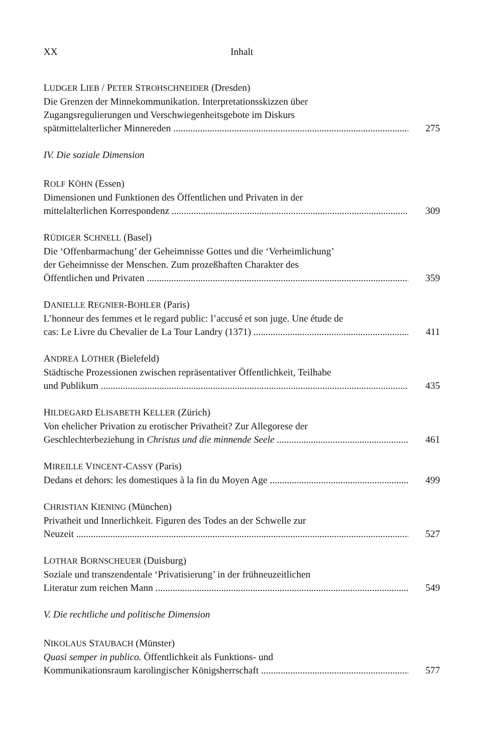XX Inhalt
LUDGER LIEB / PETER STROHSCHNEIDER (Dresden)
Die Grenzen der Minnekommunikation. Interpretationsskizzen über
Zugangsregulierungen und Verschwiegenheitsgebote im Diskurs
spätmittelalterlicher Minnereden 275
IV. Die soziale Dimension
ROLF KÖHN (Essen)
Dimensionen und Funktionen des Öffentlichen und Privaten in der
mittelalterlichen Korrespondenz 309
RÜDIGER SCHNELL (Basel)
Die ‘Offenbarmachung’ der Geheimnisse Gottes und die ‘Verheimlichung’
der Geheimnisse der Menschen. Zum prozeßhaften Charakter des
Öffentlichen und Privaten 359
DANIELLE REGNIER-BOHLER (Paris)
L’honneur des femmes et le regard public: l’accusé et son juge. Une étude de
cas: Le Livre du Chevalier de La Tour Landry (1371) 411
ANDREA LÖTHER (Bielefeld)
Städtische Prozessionen zwischen repräsentativer Öffentlichkeit, Teilhabe
und Publikum 435
HILDEGARD ELISABETH KELLER (Zürich)
Von ehelicher Privation zu erotischer Privatheit? Zur Allegorese der
Geschlechterbeziehung in Christus und die minnende Seele 461
MIREILLE VINCENT-CASSY (Paris)
Dedans et dehors: les domestiques à la fin du Moyen Age 499
CHRISTIAN KIENING (München)
Privatheit und Innerlichkeit. Figuren des Todes an der Schwelle zur
Neuzeit 527
LOTHAR BORNSCHEUER (Duisburg)
Soziale und transzendentale ‘Privatisierung’ in der frühneuzeitlichen
Literatur zum reichen Mann 549
V. Die rechtliche und politische Dimension
NIKOLAUS STAUBACH (Münster)
Quasi semper in publico. Öffentlichkeit als Funktions- und
Kommunikationsraum karolingischer Königsherrschaft 577